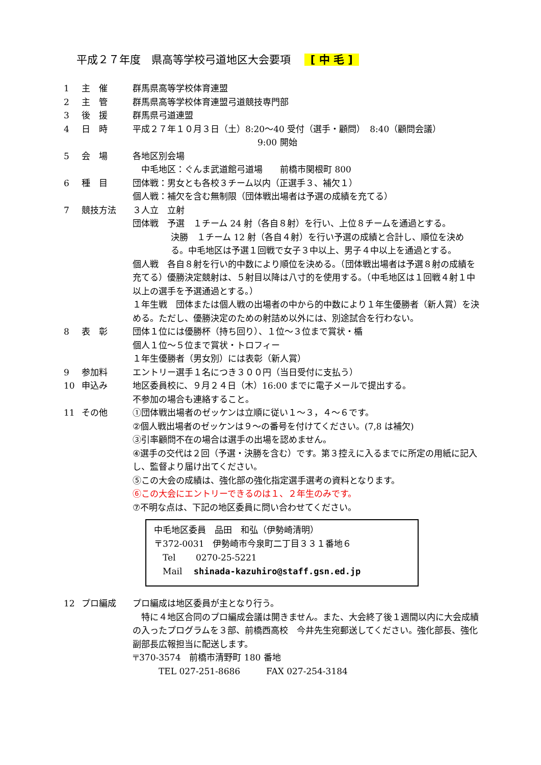平成２７年度　県高等学校弓道地区大会要項 [ 中 毛 ]
1 主　催 群馬県高等学校体育連盟
2 主　管 群馬県高等学校体育連盟弓道競技専門部
3 後　援 群馬県弓道連盟
4 日　時 平成２７年１０月３日（土）8:20～40 受付（選手・顧問）　8:40（顧問会議）
9:00 開始
5 会　場 各地区別会場
　中毛地区：ぐんま武道館弓道場　　前橋市関根町 800
6 種　目 団体戦：男女とも各校３チーム以内（正選手３、補欠１）
個人戦：補欠を含む無制限（団体戦出場者は予選の成績を充てる）
7 競技方法 ３人立　立射
団体戦　予選　１チーム 24 射（各自８射）を行い、上位８チームを通過とする。
決勝　１チーム 12 射（各自４射）を行い予選の成績と合計し、順位を決める。中毛地区は予選１回戦で女子３中以上、男子４中以上を通過とする。
個人戦　各自８射を行い的中数により順位を決める。（団体戦出場者は予選８射の成績を充てる）優勝決定競射は、５射目以降は八寸的を使用する。（中毛地区は１回戦４射１中以上の選手を予選通過とする。）
１年生戦　団体または個人戦の出場者の中から的中数により１年生優勝者（新人賞）を決める。ただし、優勝決定のための射詰め以外には、別途試合を行わない。
8 表　彰 団体１位には優勝杯（持ち回り）、１位～３位まで賞状・楯
個人１位～５位まで賞状・トロフィー
１年生優勝者（男女別）には表彰（新人賞）
9 参加料 エントリー選手１名につき３００円（当日受付に支払う）
10 申込み 地区委員校に、９月２４日（木）16:00 までに電子メールで提出する。
不参加の場合も連絡すること。
11 その他 ①団体戦出場者のゼッケンは立順に従い１～３，４～６です。
②個人戦出場者のゼッケンは９～の番号を付けてください。(7,8 は補欠)
③引率顧問不在の場合は選手の出場を認めません。
④選手の交代は２回（予選・決勝を含む）です。第３控えに入るまでに所定の用紙に記入し、監督より届け出てください。
⑤この大会の成績は、強化部の強化指定選手選考の資料となります。
⑥この大会にエントリーできるのは１、２年生のみです。
⑦不明な点は、下記の地区委員に問い合わせてください。
中毛地区委員　品田　和弘（伊勢崎清明）
〒372-0031　伊勢崎市今泉町二丁目３３１番地６
　Tel　　 0270-25-5221
　Mail　 shinada-kazuhiro@staff.gsn.ed.jp
12 プロ編成 プロ編成は地区委員が主となり行う。
　特に４地区合同のプロ編成会議は開きません。また、大会終了後１週間以内に大会成績の入ったプログラムを３部、前橋西高校　今井先生宛郵送してください。強化部長、強化副部長広報担当に配送します。
〒370-3574　前橋市清野町 180 番地
　　　TEL 027-251-8686　　　FAX 027-254-3184